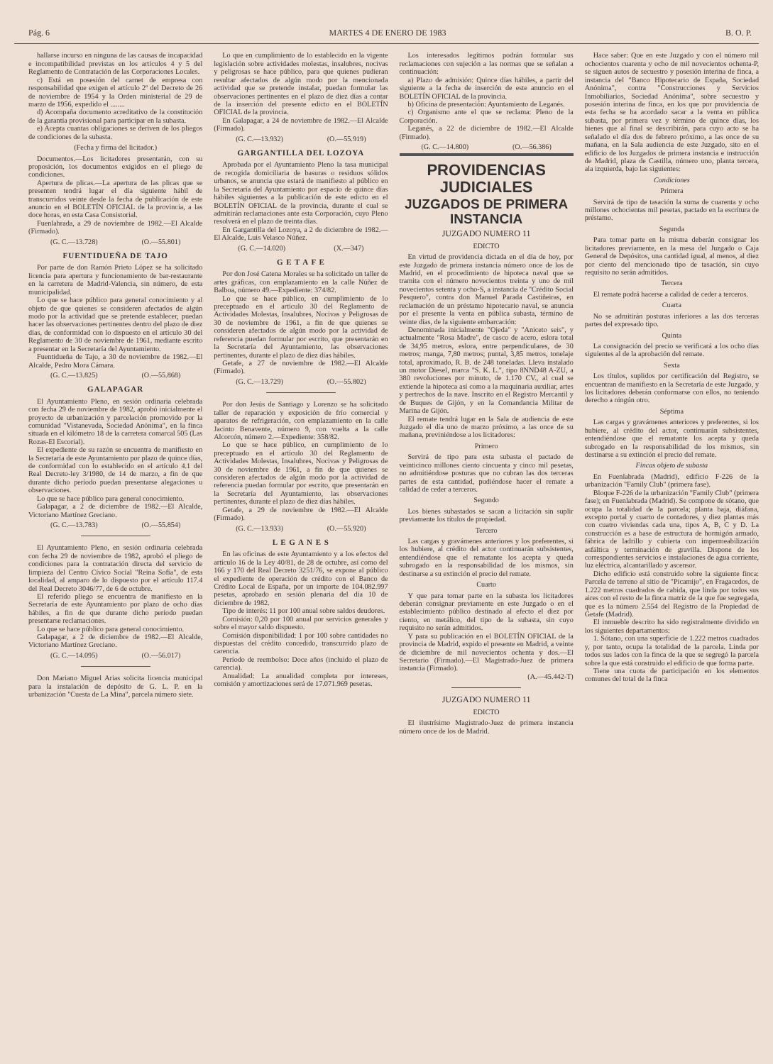Pág. 6 MARTES 4 DE ENERO DE 1983 B. O. P.
hallarse incurso en ninguna de las causas de incapacidad e incompatibilidad previstas en los artículos 4 y 5 del Reglamento de Contratación de las Corporaciones Locales.
c) Está en posesión del carnet de empresa con responsabilidad que exigen el artículo 2º del Decreto de 26 de noviembre de 1954 y la Orden ministerial de 29 de marzo de 1956, expedido el ........
d) Acompaña documento acreditativo de la constitución de la garantía provisional para participar en la subasta.
e) Acepta cuantas obligaciones se deriven de los pliegos de condiciones de la subasta.
(Fecha y firma del licitador.)
Documentos.—Los licitadores presentarán, con su proposición, los documentos exigidos en el pliego de condiciones.
Apertura de plicas.—La apertura de las plicas que se presenten tendrá lugar el día siguiente hábil de transcurridos veinte desde la fecha de publicación de este anuncio en el BOLETÍN OFICIAL de la provincia, a las doce horas, en esta Casa Consistorial.
Fuenlabrada, a 29 de noviembre de 1982.—El Alcalde (Firmado).
(G. C.—13.728) (O.—55.801)
FUENTIDUEÑA DE TAJO
Por parte de don Ramón Prieto López se ha solicitado licencia para apertura y funcionamiento de bar-restaurante en la carretera de Madrid-Valencia, sin número, de esta municipalidad.
Lo que se hace público para general conocimiento y al objeto de que quienes se consideren afectados de algún modo por la actividad que se pretende establecer, puedan hacer las observaciones pertinentes dentro del plazo de diez días, de conformidad con lo dispuesto en el artículo 30 del Reglamento de 30 de noviembre de 1961, mediante escrito a presentar en la Secretaría del Ayuntamiento.
Fuentidueña de Tajo, a 30 de noviembre de 1982.—El Alcalde, Pedro Mora Cámara.
(G. C.—13.825) (O.—55.868)
GALAPAGAR
El Ayuntamiento Pleno, en sesión ordinaria celebrada con fecha 29 de noviembre de 1982, aprobó inicialmente el proyecto de urbanización y parcelación promovido por la comunidad "Vistanevada, Sociedad Anónima", en la finca situada en el kilómetro 18 de la carretera comarcal 505 (Las Rozas-El Escorial).
El expediente de su razón se encuentra de manifiesto en la Secretaría de este Ayuntamiento por plazo de quince días, de conformidad con lo establecido en el artículo 4.1 del Real Decreto-ley 3/1980, de 14 de marzo, a fin de que durante dicho período puedan presentarse alegaciones u observaciones.
Lo que se hace público para general conocimiento.
Galapagar, a 2 de diciembre de 1982.—El Alcalde, Victoriano Martínez Greciano.
(G. C.—13.783) (O.—55.854)
El Ayuntamiento Pleno, en sesión ordinaria celebrada con fecha 29 de noviembre de 1982, aprobó el pliego de condiciones para la contratación directa del servicio de limpieza del Centro Cívico Social "Reina Sofía", de esta localidad, al amparo de lo dispuesto por el artículo 117.4 del Real Decreto 3046/77, de 6 de octubre.
El referido pliego se encuentra de manifiesto en la Secretaría de este Ayuntamiento por plazo de ocho días hábiles, a fin de que durante dicho período puedan presentarse reclamaciones.
Lo que se hace público para general conocimiento.
Galapagar, a 2 de diciembre de 1982.—El Alcalde, Victoriano Martínez Greciano.
(G. C.—14.095) (O.—56.017)
Don Mariano Miguel Arias solicita licencia municipal para la instalación de depósito de G. L. P. en la urbanización "Cuesta de La Mina", parcela número siete.
Lo que en cumplimiento de lo establecido en la vigente legislación sobre actividades molestas, insalubres, nocivas y peligrosas se hace público, para que quienes pudieran resultar afectados de algún modo por la mencionada actividad que se pretende instalar, puedan formular las observaciones pertinentes en el plazo de diez días a contar de la inserción del presente edicto en el BOLETÍN OFICIAL de la provincia.
En Galapagar, a 24 de noviembre de 1982.—El Alcalde (Firmado).
(G. C.—13.932) (O.—55.919)
GARGANTILLA DEL LOZOYA
Aprobada por el Ayuntamiento Pleno la tasa municipal de recogida domiciliaria de basuras o residuos sólidos urbanos, se anuncia que estará de manifiesto al público en la Secretaría del Ayuntamiento por espacio de quince días hábiles siguientes a la publicación de este edicto en el BOLETÍN OFICIAL de la provincia, durante el cual se admitirán reclamaciones ante esta Corporación, cuyo Pleno resolverá en el plazo de treinta días.
En Gargantilla del Lozoya, a 2 de diciembre de 1982.—El Alcalde, Luis Velasco Núñez.
(G. C.—14.020) (X.—347)
G E T A F E
Por don José Catena Morales se ha solicitado un taller de artes gráficas, con emplazamiento en la calle Núñez de Balboa, número 49.—Expediente: 374/82.
Lo que se hace público, en cumplimiento de lo preceptuado en el artículo 30 del Reglamento de Actividades Molestas, Insalubres, Nocivas y Peligrosas de 30 de noviembre de 1961, a fin de que quienes se consideren afectados de algún modo por la actividad de referencia puedan formular por escrito, que presentarán en la Secretaría del Ayuntamiento, las observaciones pertinentes, durante el plazo de diez días hábiles.
Getafe, a 27 de noviembre de 1982.—El Alcalde (Firmado).
(G. C.—13.729) (O.—55.802)
Por don Jesús de Santiago y Lorenzo se ha solicitado taller de reparación y exposición de frío comercial y aparatos de refrigeración, con emplazamiento en la calle Jacinto Benavente, número 9, con vuelta a la calle Alcorcón, número 2.—Expediente: 358/82.
Lo que se hace público, en cumplimiento de lo preceptuado en el artículo 30 del Reglamento de Actividades Molestas, Insalubres, Nocivas y Peligrosas de 30 de noviembre de 1961, a fin de que quienes se consideren afectados de algún modo por la actividad de referencia puedan formular por escrito, que presentarán en la Secretaría del Ayuntamiento, las observaciones pertinentes, durante el plazo de diez días hábiles.
Getafe, a 29 de noviembre de 1982.—El Alcalde (Firmado).
(G. C.—13.933) (O.—55.920)
L E G A N E S
En las oficinas de este Ayuntamiento y a los efectos del artículo 16 de la Ley 40/81, de 28 de octubre, así como del 166 y 170 del Real Decreto 3251/76, se expone al público el expediente de operación de crédito con el Banco de Crédito Local de España, por un importe de 104.082.997 pesetas, aprobado en sesión plenaria del día 10 de diciembre de 1982.
Tipo de interés: 11 por 100 anual sobre saldos deudores.
Comisión: 0,20 por 100 anual por servicios generales y sobre el mayor saldo dispuesto.
Comisión disponibilidad: 1 por 100 sobre cantidades no dispuestas del crédito concedido, transcurrido plazo de carencia.
Período de reembolso: Doce años (incluido el plazo de carencia).
Anualidad: La anualidad completa por intereses, comisión y amortizaciones será de 17.071.969 pesetas.
Los interesados legítimos podrán formular sus reclamaciones con sujeción a las normas que se señalan a continuación:
a) Plazo de admisión: Quince días hábiles, a partir del siguiente a la fecha de inserción de este anuncio en el BOLETÍN OFICIAL de la provincia.
b) Oficina de presentación: Ayuntamiento de Leganés.
c) Organismo ante el que se reclama: Pleno de la Corporación.
Leganés, a 22 de diciembre de 1982.—El Alcalde (Firmado).
(G. C.—14.800) (O.—56.386)
PROVIDENCIAS JUDICIALES
JUZGADOS DE PRIMERA INSTANCIA
JUZGADO NUMERO 11
EDICTO
En virtud de providencia dictada en el día de hoy, por este Juzgado de primera instancia número once de los de Madrid, en el procedimiento de hipoteca naval que se tramita con el número novecientos treinta y uno de mil novecientos setenta y ocho-S, a instancia de "Crédito Social Pesquero", contra don Manuel Parada Castiñeiras, en reclamación de un préstamo hipotecario naval, se anuncia por el presente la venta en pública subasta, término de veinte días, de la siguiente embarcación:
Denominada inicialmente "Ojeda" y "Aniceto seis", y actualmente "Rosa Madre", de casco de acero, eslora total de 34,95 metros, eslora, entre perpendiculares, de 30 metros; manga, 7,80 metros; puntal, 3,85 metros, tonelaje total, aproximado, R. B. de 248 toneladas. Lleva instalado un motor Diesel, marca "S. K. L.", tipo 8NND48 A-ZU, a 380 revoluciones por minuto, de 1.170 CV., al cual se extiende la hipoteca así como a la maquinaria auxiliar, artes y pertrechos de la nave. Inscrito en el Registro Mercantil y de Buques de Gijón, y en la Comandancia Militar de Marina de Gijón.
El remate tendrá lugar en la Sala de audiencia de este Juzgado el día uno de marzo próximo, a las once de su mañana, previniéndose a los licitadores:
Primero
Servirá de tipo para esta subasta el pactado de veinticinco millones ciento cincuenta y cinco mil pesetas, no admitiéndose posturas que no cubran las dos terceras partes de esta cantidad, pudiéndose hacer el remate a calidad de ceder a terceros.
Segundo
Los bienes subastados se sacan a licitación sin suplir previamente los títulos de propiedad.
Tercero
Las cargas y gravámenes anteriores y los preferentes, si los hubiere, al crédito del actor continuarán subsistentes, entendiéndose que el rematante los acepta y queda subrogado en la responsabilidad de los mismos, sin destinarse a su extinción el precio del remate.
Cuarto
Y que para tomar parte en la subasta los licitadores deberán consignar previamente en este Juzgado o en el establecimiento público destinado al efecto el diez por ciento, en metálico, del tipo de la subasta, sin cuyo requisito no serán admitidos.
Y para su publicación en el BOLETÍN OFICIAL de la provincia de Madrid, expido el presente en Madrid, a veinte de diciembre de mil novecientos ochenta y dos.—El Secretario (Firmado).—El Magistrado-Juez de primera instancia (Firmado).
(A.—45.442-T)
JUZGADO NUMERO 11
EDICTO
El ilustrísimo Magistrado-Juez de primera instancia número once de los de Madrid.
Hace saber: Que en este Juzgado y con el número mil ochocientos cuarenta y ocho de mil novecientos ochenta-P, se siguen autos de secuestro y posesión interina de finca, a instancia del "Banco Hipotecario de España, Sociedad Anónima", contra "Construcciones y Servicios Inmobiliarios, Sociedad Anónima", sobre secuestro y posesión interina de finca, en los que por providencia de esta fecha se ha acordado sacar a la venta en pública subasta, por primera vez y término de quince días, los bienes que al final se describirán, para cuyo acto se ha señalado el día dos de febrero próximo, a las once de su mañana, en la Sala audiencia de este Juzgado, sito en el edificio de los Juzgados de primera instancia e instrucción de Madrid, plaza de Castilla, número uno, planta tercera, ala izquierda, bajo las siguientes:
Condiciones
Primera
Servirá de tipo de tasación la suma de cuarenta y ocho millones ochocientas mil pesetas, pactado en la escritura de préstamo.
Segunda
Para tomar parte en la misma deberán consignar los licitadores previamente, en la mesa del Juzgado o Caja General de Depósitos, una cantidad igual, al menos, al diez por ciento del mencionado tipo de tasación, sin cuyo requisito no serán admitidos.
Tercera
El remate podrá hacerse a calidad de ceder a terceros.
Cuarta
No se admitirán posturas inferiores a las dos terceras partes del expresado tipo.
Quinta
La consignación del precio se verificará a los ocho días siguientes al de la aprobación del remate.
Sexta
Los títulos, suplidos por certificación del Registro, se encuentran de manifiesto en la Secretaría de este Juzgado, y los licitadores deberán conformarse con ellos, no teniendo derecho a ningún otro.
Séptima
Las cargas y gravámenes anteriores y preferentes, si los hubiere, al crédito del actor, continuarán subsistentes, entendiéndose que el rematante los acepta y queda subrogado en la responsabilidad de los mismos, sin destinarse a su extinción el precio del remate.
Fincas objeto de subasta
En Fuenlabrada (Madrid), edificio F-226 de la urbanización "Family Club" (primera fase).
Bloque F-226 de la urbanización "Family Club" (primera fase); en Fuenlabrada (Madrid). Se compone de sótano, que ocupa la totalidad de la parcela; planta baja, diáfana, excepto portal y cuarto de contadores, y diez plantas más con cuatro viviendas cada una, tipos A, B, C y D. La construcción es a base de estructura de hormigón armado, fábrica de ladrillo y cubierta con impermeabilización asfáltica y terminación de gravilla. Dispone de los correspondientes servicios e instalaciones de agua corriente, luz eléctrica, alcantarillado y ascensor.
Dicho edificio está construido sobre la siguiente finca: Parcela de terreno al sitio de "Picamijo", en Fragacedos, de 1.222 metros cuadrados de cabida, que linda por todos sus aires con el resto de la finca matriz de la que fue segregada, que es la número 2.554 del Registro de la Propiedad de Getafe (Madrid).
El inmueble descrito ha sido registralmente dividido en los siguientes departamentos:
1. Sótano, con una superficie de 1.222 metros cuadrados y, por tanto, ocupa la totalidad de la parcela. Linda por todos sus lados con la finca de la que se segregó la parcela sobre la que está construido el edificio de que forma parte.
Tiene una cuota de participación en los elementos comunes del total de la finca